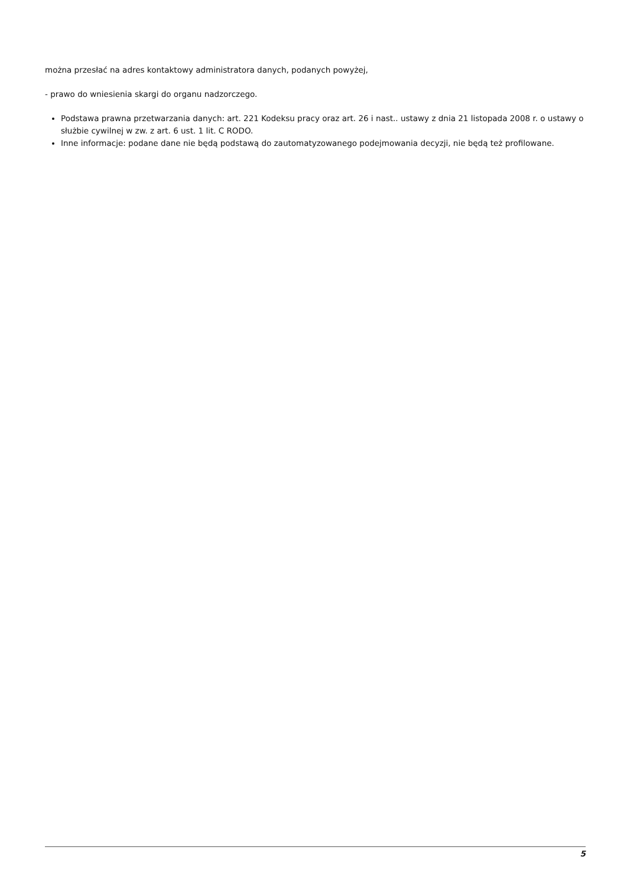można przesłać na adres kontaktowy administratora danych, podanych powyżej,
- prawo do wniesienia skargi do organu nadzorczego.
Podstawa prawna przetwarzania danych: art. 221 Kodeksu pracy oraz art. 26 i nast.. ustawy z dnia 21 listopada 2008 r. o ustawy o służbie cywilnej w zw. z art. 6 ust. 1 lit. C RODO.
Inne informacje: podane dane nie będą podstawą do zautomatyzowanego podejmowania decyzji, nie będą też profilowane.
5